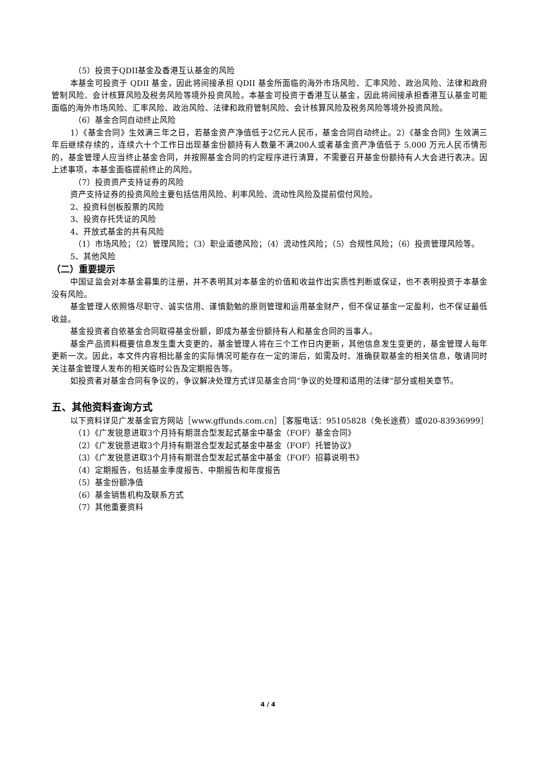（5）投资于QDII基金及香港互认基金的风险
本基金可投资于 QDII 基金，因此将间接承担 QDII 基金所面临的海外市场风险、汇率风险、政治风险、法律和政府管制风险、会计核算风险及税务风险等境外投资风险。本基金可投资于香港互认基金，因此将间接承担香港互认基金可能面临的海外市场风险、汇率风险、政治风险、法律和政府管制风险、会计核算风险及税务风险等境外投资风险。
（6）基金合同自动终止风险
1）《基金合同》生效满三年之日，若基金资产净值低于2亿元人民币，基金合同自动终止。2）《基金合同》生效满三年后继续存续的，连续六十个工作日出现基金份额持有人数量不满200人或者基金资产净值低于 5,000 万元人民币情形的，基金管理人应当终止基金合同，并按照基金合同的约定程序进行清算，不需要召开基金份额持有人大会进行表决。因上述事项，本基金面临提前终止的风险。
（7）投资资产支持证券的风险
资产支持证券的投资风险主要包括信用风险、利率风险、流动性风险及提前偿付风险。
2、投资科创板股票的风险
3、投资存托凭证的风险
4、开放式基金的共有风险
（1）市场风险；（2）管理风险；（3）职业道德风险；（4）流动性风险；（5）合规性风险；（6）投资管理风险等。
5、其他风险
（二）重要提示
中国证监会对本基金募集的注册，并不表明其对本基金的价值和收益作出实质性判断或保证，也不表明投资于本基金没有风险。
基金管理人依照恪尽职守、诚实信用、谨慎勤勉的原则管理和运用基金财产，但不保证基金一定盈利，也不保证最低收益。
基金投资者自依基金合同取得基金份额，即成为基金份额持有人和基金合同的当事人。
基金产品资料概要信息发生重大变更的，基金管理人将在三个工作日内更新，其他信息发生变更的，基金管理人每年更新一次。因此，本文件内容相比基金的实际情况可能存在一定的滞后，如需及时、准确获取基金的相关信息，敬请同时关注基金管理人发布的相关临时公告及定期报告等。
如投资者对基金合同有争议的，争议解决处理方式详见基金合同“争议的处理和适用的法律”部分或相关章节。
五、其他资料查询方式
以下资料详见广发基金官方网站［www.gffunds.com.cn］［客服电话：95105828（免长途费）或020-83936999］
（1）《广发锐意进取3个月持有期混合型发起式基金中基金（FOF）基金合同》
（2）《广发锐意进取3个月持有期混合型发起式基金中基金（FOF）托管协议》
（3）《广发锐意进取3个月持有期混合型发起式基金中基金（FOF）招募说明书》
（4）定期报告，包括基金季度报告、中期报告和年度报告
（5）基金份额净值
（6）基金销售机构及联系方式
（7）其他重要资料
4 / 4